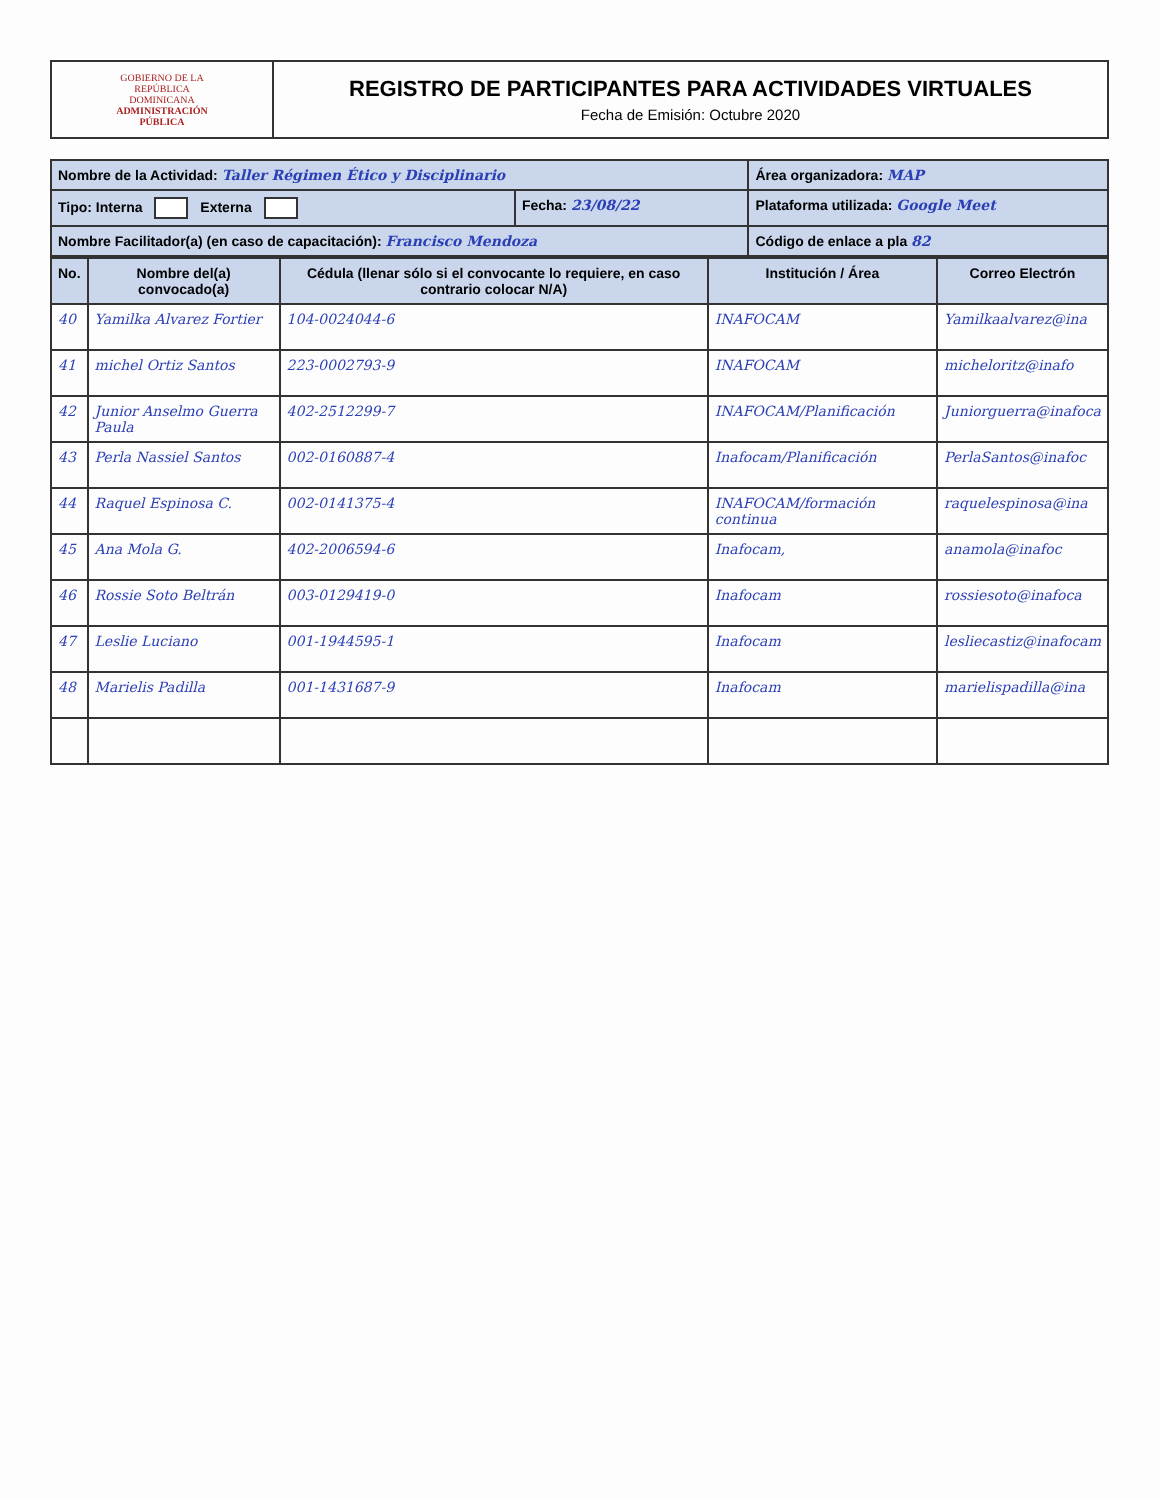GOBIERNO DE LA
REPÚBLICA
DOMINICANA
ADMINISTRACIÓN
PÚBLICA
REGISTRO DE PARTICIPANTES PARA ACTIVIDADES VIRTUALES
Fecha de Emisión: Octubre 2020
| Nombre de la Actividad: Taller Régimen Ético y Disciplinario | | Área organizadora: MAP |
| Tipo: Interna Externa | Fecha: 23/08/22 | Plataforma utilizada: Google Meet |
| Nombre Facilitador(a) (en caso de capacitación): Francisco Mendoza | | Código de enlace a pla 82 |
| No. | Nombre del(a) convocado(a) | Cédula (llenar sólo si el convocante lo requiere, en caso contrario colocar N/A) | Institución / Área | Correo Electrón |
| --- | --- | --- | --- | --- |
| 40 | Yamilka Alvarez Fortier | 104-0024044-6 | INAFOCAM | Yamilkaalvarez@ina |
| 41 | michel Ortiz Santos | 223-0002793-9 | INAFOCAM | micheloritz@inafo |
| 42 | Junior Anselmo Guerra Paula | 402-2512299-7 | INAFOCAM/Planificación | Juniorguerra@inafoca |
| 43 | Perla Nassiel Santos | 002-0160887-4 | Inafocam/Planificación | PerlaSantos@inafoc |
| 44 | Raquel Espinosa C. | 002-0141375-4 | INAFOCAM/formación continua | raquelespinosa@ina |
| 45 | Ana Mola G. | 402-2006594-6 | Inafocam, | anamola@inafoc |
| 46 | Rossie Soto Beltrán | 003-0129419-0 | Inafocam | rossiesoto@inafoca |
| 47 | Leslie Luciano | 001-1944595-1 | Inafocam | lesliecastiz@inafocam |
| 48 | Marielis Padilla | 001-1431687-9 | Inafocam | marielispadilla@ina |